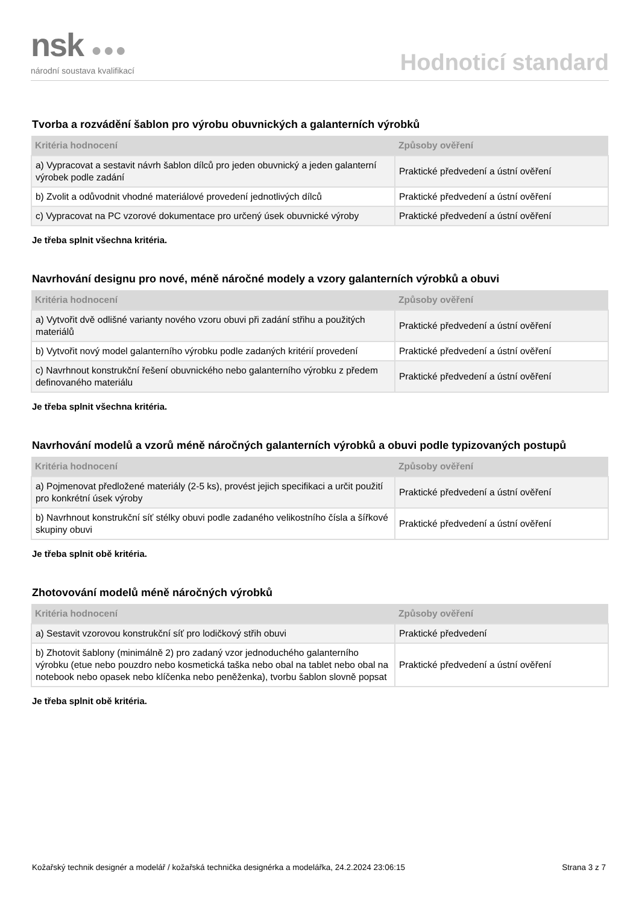nsk ●●●
národní soustava kvalifikací
Hodnoticí standard
Tvorba a rozvádění šablon pro výrobu obuvnických a galanterních výrobků
| Kritéria hodnocení | Způsoby ověření |
| --- | --- |
| a) Vypracovat a sestavit návrh šablon dílců pro jeden obuvnický a jeden galanterní výrobek podle zadání | Praktické předvedení a ústní ověření |
| b) Zvolit a odůvodnit vhodné materiálové provedení jednotlivých dílců | Praktické předvedení a ústní ověření |
| c) Vypracovat na PC vzorové dokumentace pro určený úsek obuvnické výroby | Praktické předvedení a ústní ověření |
Je třeba splnit všechna kritéria.
Navrhování designu pro nové, méně náročné modely a vzory galanterních výrobků a obuvi
| Kritéria hodnocení | Způsoby ověření |
| --- | --- |
| a) Vytvořit dvě odlišné varianty nového vzoru obuvi při zadání střihu a použitých materiálů | Praktické předvedení a ústní ověření |
| b) Vytvořit nový model galanterního výrobku podle zadaných kritérií provedení | Praktické předvedení a ústní ověření |
| c) Navrhnout konstrukční řešení obuvnického nebo galanterního výrobku z předem definovaného materiálu | Praktické předvedení a ústní ověření |
Je třeba splnit všechna kritéria.
Navrhování modelů a vzorů méně náročných galanterních výrobků a obuvi podle typizovaných postupů
| Kritéria hodnocení | Způsoby ověření |
| --- | --- |
| a) Pojmenovat předložené materiály (2-5 ks), provést jejich specifikaci a určit použití pro konkrétní úsek výroby | Praktické předvedení a ústní ověření |
| b) Navrhnout konstrukční síť stélky obuvi podle zadaného velikostního čísla a šířkové skupiny obuvi | Praktické předvedení a ústní ověření |
Je třeba splnit obě kritéria.
Zhotovování modelů méně náročných výrobků
| Kritéria hodnocení | Způsoby ověření |
| --- | --- |
| a) Sestavit vzorovou konstrukční síť pro lodičkový střih obuvi | Praktické předvedení |
| b) Zhotovit šablony (minimálně 2) pro zadaný vzor jednoduchého galanterního výrobku (etue nebo pouzdro nebo kosmetická taška nebo obal na tablet nebo obal na notebook nebo opasek nebo klíčenka nebo peněženka), tvorbu šablon slovně popsat | Praktické předvedení a ústní ověření |
Je třeba splnit obě kritéria.
Kožařský technik designér a modelář / kožařská technička designérka a modelářka, 24.2.2024 23:06:15 Strana 3 z 7